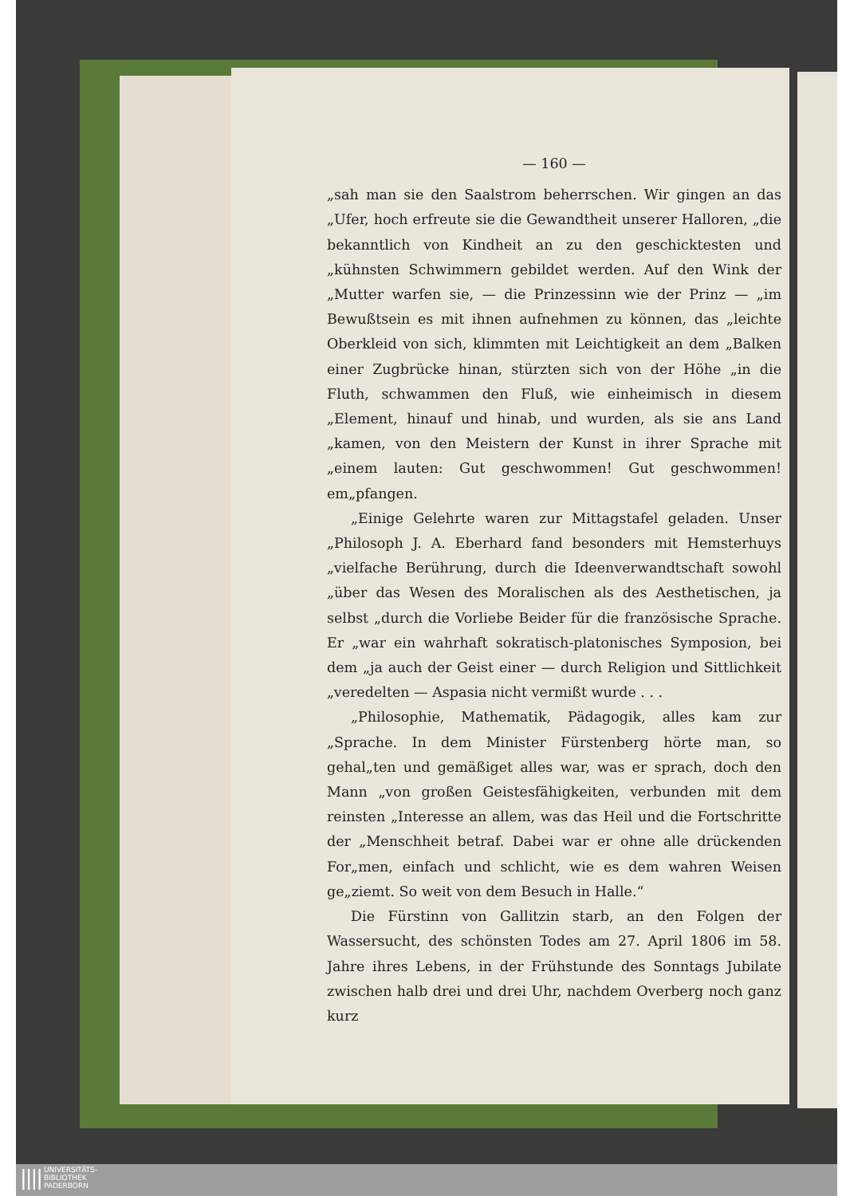— 160 —
„sah man sie den Saalstrom beherrschen. Wir gingen an das „Ufer, hoch erfreute sie die Gewandtheit unserer Halloren, „die bekanntlich von Kindheit an zu den geschicktesten und „kühnsten Schwimmern gebildet werden. Auf den Wink der „Mutter warfen sie, — die Prinzessinn wie der Prinz — „im Bewußtsein es mit ihnen aufnehmen zu können, das „leichte Oberkleid von sich, klimmten mit Leichtigkeit an dem „Balken einer Zugbrücke hinan, stürzten sich von der Höhe „in die Fluth, schwammen den Fluß, wie einheimisch in diesem „Element, hinauf und hinab, und wurden, als sie ans Land „kamen, von den Meistern der Kunst in ihrer Sprache mit „einem lauten: Gut geschwommen! Gut geschwommen! em„pfangen.
„Einige Gelehrte waren zur Mittagstafel geladen. Unser „Philosoph J. A. Eberhard fand besonders mit Hemsterhuys „vielfache Berührung, durch die Ideenverwandtschaft sowohl „über das Wesen des Moralischen als des Aesthetischen, ja selbst „durch die Vorliebe Beider für die französische Sprache. Er „war ein wahrhaft sokratisch-platonisches Symposion, bei dem „ja auch der Geist einer — durch Religion und Sittlichkeit „veredelten — Aspasia nicht vermißt wurde . . .
„Philosophie, Mathematik, Pädagogik, alles kam zur „Sprache. In dem Minister Fürstenberg hörte man, so gehal„ten und gemäßiget alles war, was er sprach, doch den Mann „von großen Geistesfähigkeiten, verbunden mit dem reinsten „Interesse an allem, was das Heil und die Fortschritte der „Menschheit betraf. Dabei war er ohne alle drückenden For„men, einfach und schlicht, wie es dem wahren Weisen ge„ziemt. So weit von dem Besuch in Halle.“
Die Fürstinn von Gallitzin starb, an den Folgen der Wassersucht, des schönsten Todes am 27. April 1806 im 58. Jahre ihres Lebens, in der Frühstunde des Sonntags Jubilate zwischen halb drei und drei Uhr, nachdem Overberg noch ganz kurz
|||| UNIVERSITÄTS-
BIBLIOTHEK
PADERBORN